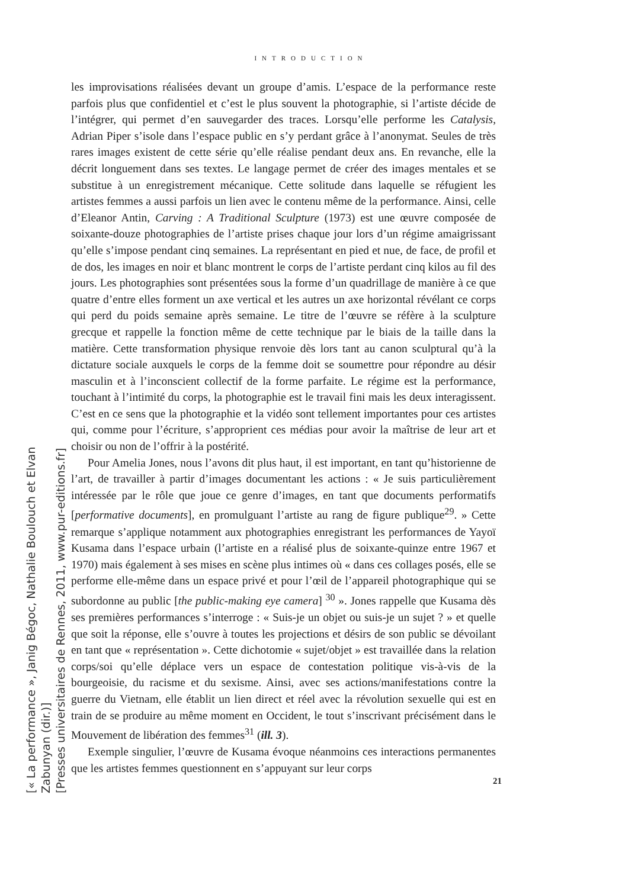INTRODUCTION
les improvisations réalisées devant un groupe d’amis. L’espace de la performance reste parfois plus que confidentiel et c’est le plus souvent la photographie, si l’artiste décide de l’intégrer, qui permet d’en sauvegarder des traces. Lorsqu’elle performe les Catalysis, Adrian Piper s’isole dans l’espace public en s’y perdant grâce à l’anonymat. Seules de très rares images existent de cette série qu’elle réalise pendant deux ans. En revanche, elle la décrit longuement dans ses textes. Le langage permet de créer des images mentales et se substitue à un enregistrement mécanique. Cette solitude dans laquelle se réfugient les artistes femmes a aussi parfois un lien avec le contenu même de la performance. Ainsi, celle d’Eleanor Antin, Carving : A Traditional Sculpture (1973) est une œuvre composée de soixante-douze photographies de l’artiste prises chaque jour lors d’un régime amaigrissant qu’elle s’impose pendant cinq semaines. La représentant en pied et nue, de face, de profil et de dos, les images en noir et blanc montrent le corps de l’artiste perdant cinq kilos au fil des jours. Les photographies sont présentées sous la forme d’un quadrillage de manière à ce que quatre d’entre elles forment un axe vertical et les autres un axe horizontal révélant ce corps qui perd du poids semaine après semaine. Le titre de l’œuvre se réfère à la sculpture grecque et rappelle la fonction même de cette technique par le biais de la taille dans la matière. Cette transformation physique renvoie dès lors tant au canon sculptural qu’à la dictature sociale auxquels le corps de la femme doit se soumettre pour répondre au désir masculin et à l’inconscient collectif de la forme parfaite. Le régime est la performance, touchant à l’intimité du corps, la photographie est le travail fini mais les deux interagissent. C’est en ce sens que la photographie et la vidéo sont tellement importantes pour ces artistes qui, comme pour l’écriture, s’approprient ces médias pour avoir la maîtrise de leur art et choisir ou non de l’offrir à la postérité.
Pour Amelia Jones, nous l’avons dit plus haut, il est important, en tant qu’historienne de l’art, de travailler à partir d’images documentant les actions : « Je suis particulièrement intéressée par le rôle que joue ce genre d’images, en tant que documents performatifs [performative documents], en promulguant l’artiste au rang de figure publique<sup>29</sup>. » Cette remarque s’applique notamment aux photographies enregistrant les performances de Yayoï Kusama dans l’espace urbain (l’artiste en a réalisé plus de soixante-quinze entre 1967 et 1970) mais également à ses mises en scène plus intimes où « dans ces collages posés, elle se performe elle-même dans un espace privé et pour l’œil de l’appareil photographique qui se subordonne au public [the public-making eye camera] <sup>30</sup> ». Jones rappelle que Kusama dès ses premières performances s’interroge : « Suis-je un objet ou suis-je un sujet ? » et quelle que soit la réponse, elle s’ouvre à toutes les projections et désirs de son public se dévoilant en tant que « représentation ». Cette dichotomie « sujet/objet » est travaillée dans la relation corps/soi qu’elle déplace vers un espace de contestation politique vis-à-vis de la bourgeoisie, du racisme et du sexisme. Ainsi, avec ses actions/manifestations contre la guerre du Vietnam, elle établit un lien direct et réel avec la révolution sexuelle qui est en train de se produire au même moment en Occident, le tout s’inscrivant précisément dans le Mouvement de libération des femmes<sup>31</sup> (ill. 3).
Exemple singulier, l’œuvre de Kusama évoque néanmoins ces interactions permanentes que les artistes femmes questionnent en s’appuyant sur leur corps
21
[« La performance », Janig Bégoc, Nathalie Boulouch et Elvan Zabunyan (dir.)]
[Presses universitaires de Rennes, 2011, www.pur-editions.fr]